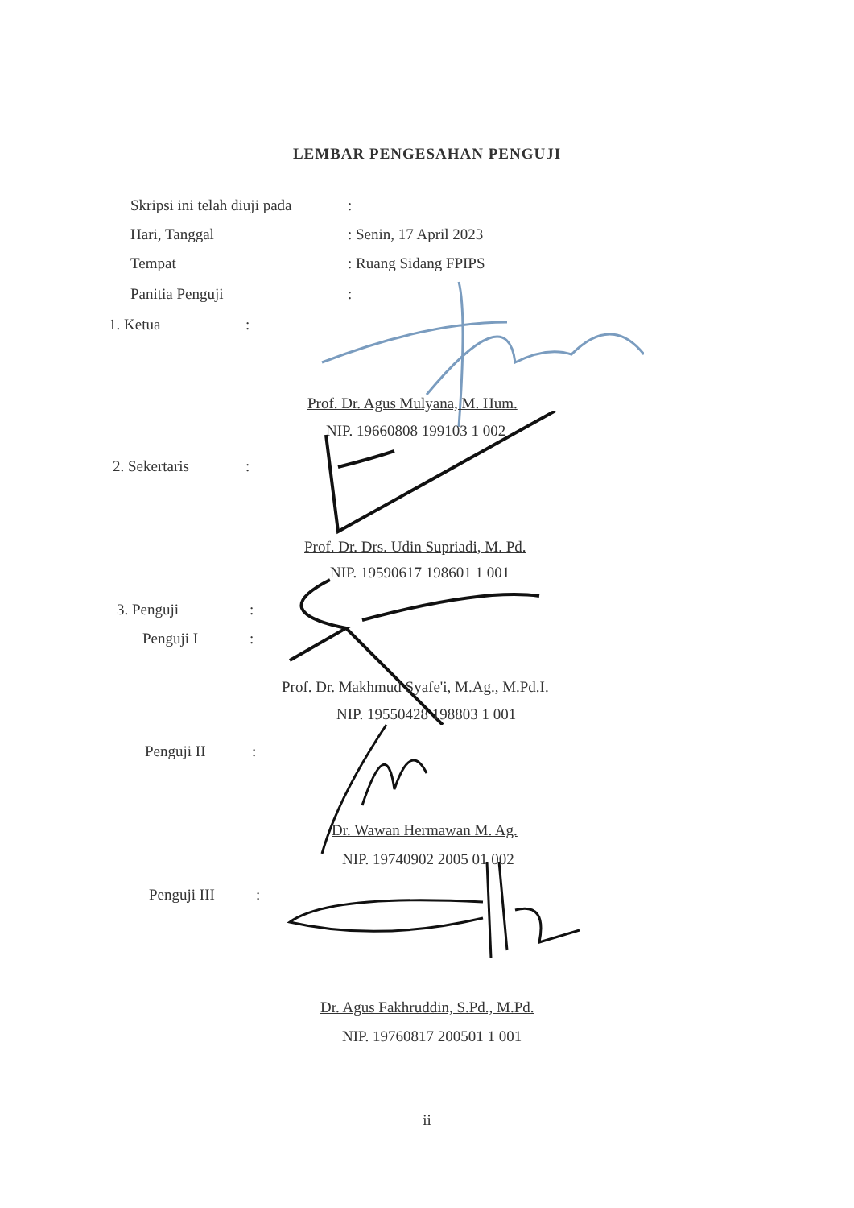LEMBAR PENGESAHAN PENGUJI
Skripsi ini telah diuji pada:
Hari, Tanggal: Senin, 17 April 2023
Tempat: Ruang Sidang FPIPS
Panitia Penguji:
1. Ketua:
Prof. Dr. Agus Mulyana, M. Hum.
NIP. 19660808 199103 1 002
2. Sekertaris:
Prof. Dr. Drs. Udin Supriadi, M. Pd.
NIP. 19590617 198601 1 001
3. Penguji:
Penguji I:
Prof. Dr. Makhmud Syafe'i, M.Ag., M.Pd.I.
NIP. 19550428 198803 1 001
Penguji II:
Dr. Wawan Hermawan M. Ag.
NIP. 19740902 2005 01 002
Penguji III:
Dr. Agus Fakhruddin, S.Pd., M.Pd.
NIP. 19760817 200501 1 001
ii